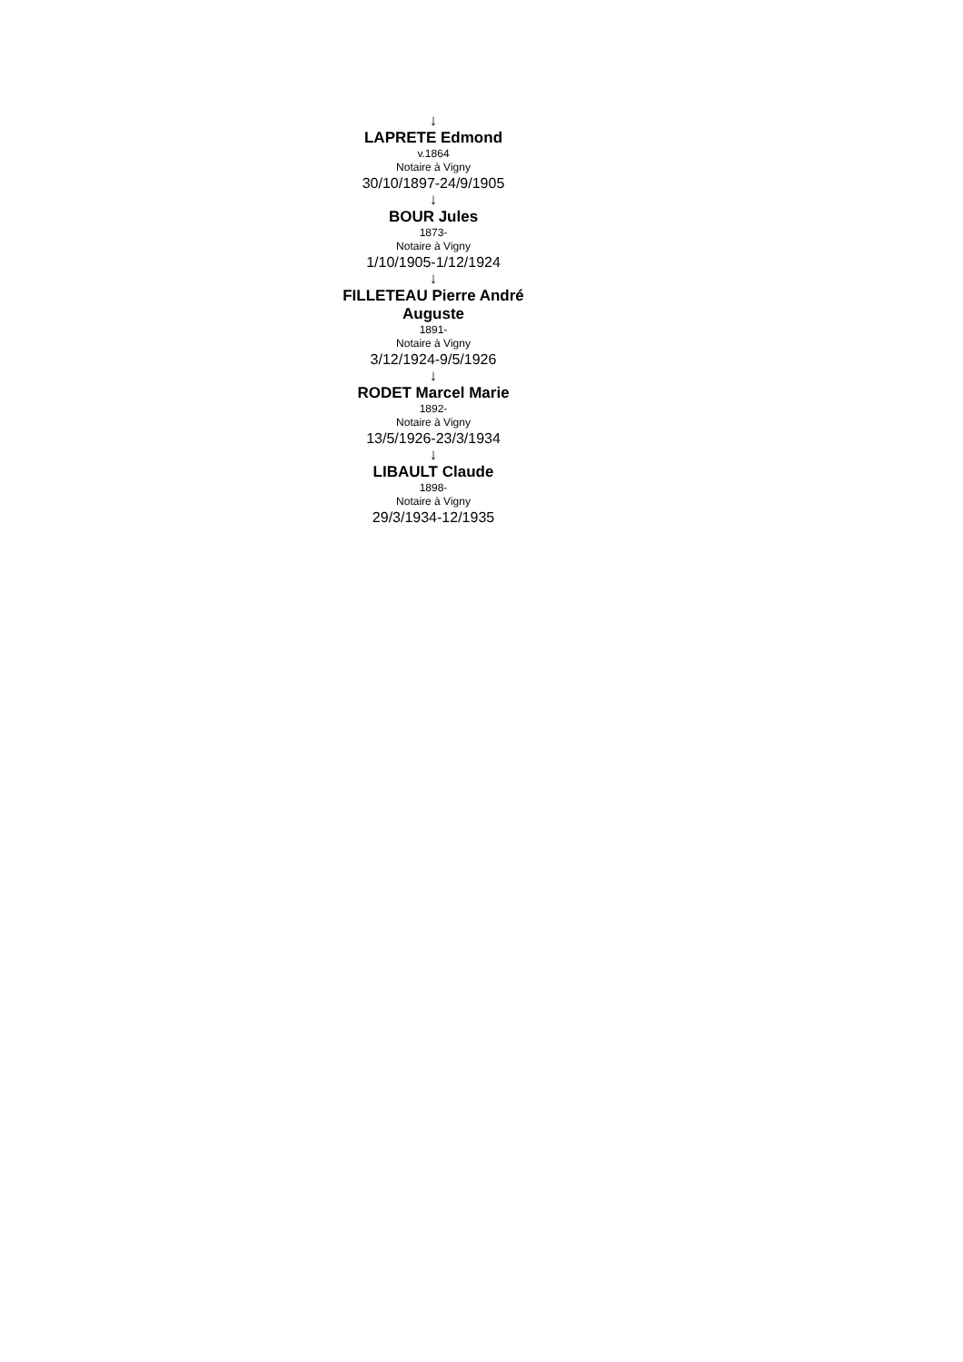↓
LAPRETE Edmond
v.1864
Notaire à Vigny
30/10/1897-24/9/1905
↓
BOUR Jules
1873-
Notaire à Vigny
1/10/1905-1/12/1924
↓
FILLETEAU Pierre André Auguste
1891-
Notaire à Vigny
3/12/1924-9/5/1926
↓
RODET Marcel Marie
1892-
Notaire à Vigny
13/5/1926-23/3/1934
↓
LIBAULT Claude
1898-
Notaire à Vigny
29/3/1934-12/1935